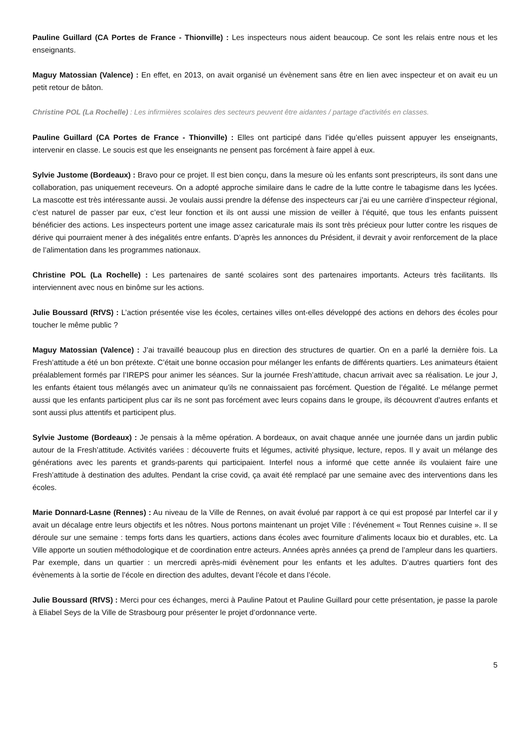Pauline Guillard (CA Portes de France - Thionville) : Les inspecteurs nous aident beaucoup. Ce sont les relais entre nous et les enseignants.
Maguy Matossian (Valence) : En effet, en 2013, on avait organisé un évènement sans être en lien avec inspecteur et on avait eu un petit retour de bâton.
Christine POL (La Rochelle) : Les infirmières scolaires des secteurs peuvent être aidantes / partage d'activités en classes.
Pauline Guillard (CA Portes de France - Thionville) : Elles ont participé dans l’idée qu’elles puissent appuyer les enseignants, intervenir en classe. Le soucis est que les enseignants ne pensent pas forcément à faire appel à eux.
Sylvie Justome (Bordeaux) : Bravo pour ce projet. Il est bien conçu, dans la mesure où les enfants sont prescripteurs, ils sont dans une collaboration, pas uniquement receveurs. On a adopté approche similaire dans le cadre de la lutte contre le tabagisme dans les lycées. La mascotte est très intéressante aussi. Je voulais aussi prendre la défense des inspecteurs car j’ai eu une carrière d’inspecteur régional, c’est naturel de passer par eux, c’est leur fonction et ils ont aussi une mission de veiller à l’équité, que tous les enfants puissent bénéficier des actions. Les inspecteurs portent une image assez caricaturale mais ils sont très précieux pour lutter contre les risques de dérive qui pourraient mener à des inégalités entre enfants. D’après les annonces du Président, il devrait y avoir renforcement de la place de l’alimentation dans les programmes nationaux.
Christine POL (La Rochelle) : Les partenaires de santé scolaires sont des partenaires importants. Acteurs très facilitants. Ils interviennent avec nous en binôme sur les actions.
Julie Boussard (RfVS) : L’action présentée vise les écoles, certaines villes ont-elles développé des actions en dehors des écoles pour toucher le même public ?
Maguy Matossian (Valence) : J’ai travaillé beaucoup plus en direction des structures de quartier. On en a parlé la dernière fois. La Fresh’attitude a été un bon prétexte. C’était une bonne occasion pour mélanger les enfants de différents quartiers. Les animateurs étaient préalablement formés par l’IREPS pour animer les séances. Sur la journée Fresh’attitude, chacun arrivait avec sa réalisation. Le jour J, les enfants étaient tous mélangés avec un animateur qu’ils ne connaissaient pas forcément. Question de l’égalité. Le mélange permet aussi que les enfants participent plus car ils ne sont pas forcément avec leurs copains dans le groupe, ils découvrent d’autres enfants et sont aussi plus attentifs et participent plus.
Sylvie Justome (Bordeaux) : Je pensais à la même opération. A bordeaux, on avait chaque année une journée dans un jardin public autour de la Fresh’attitude. Activités variées : découverte fruits et légumes, activité physique, lecture, repos. Il y avait un mélange des générations avec les parents et grands-parents qui participaient. Interfel nous a informé que cette année ils voulaient faire une Fresh’attitude à destination des adultes. Pendant la crise covid, ça avait été remplacé par une semaine avec des interventions dans les écoles.
Marie Donnard-Lasne (Rennes) : Au niveau de la Ville de Rennes, on avait évolué par rapport à ce qui est proposé par Interfel car il y avait un décalage entre leurs objectifs et les nôtres. Nous portons maintenant un projet Ville : l’événement « Tout Rennes cuisine ». Il se déroule sur une semaine : temps forts dans les quartiers, actions dans écoles avec fourniture d’aliments locaux bio et durables, etc. La Ville apporte un soutien méthodologique et de coordination entre acteurs. Années après années ça prend de l’ampleur dans les quartiers. Par exemple, dans un quartier : un mercredi après-midi évènement pour les enfants et les adultes. D’autres quartiers font des évènements à la sortie de l’école en direction des adultes, devant l’école et dans l’école.
Julie Boussard (RfVS) : Merci pour ces échanges, merci à Pauline Patout et Pauline Guillard pour cette présentation, je passe la parole à Eliabel Seys de la Ville de Strasbourg pour présenter le projet d’ordonnance verte.
5